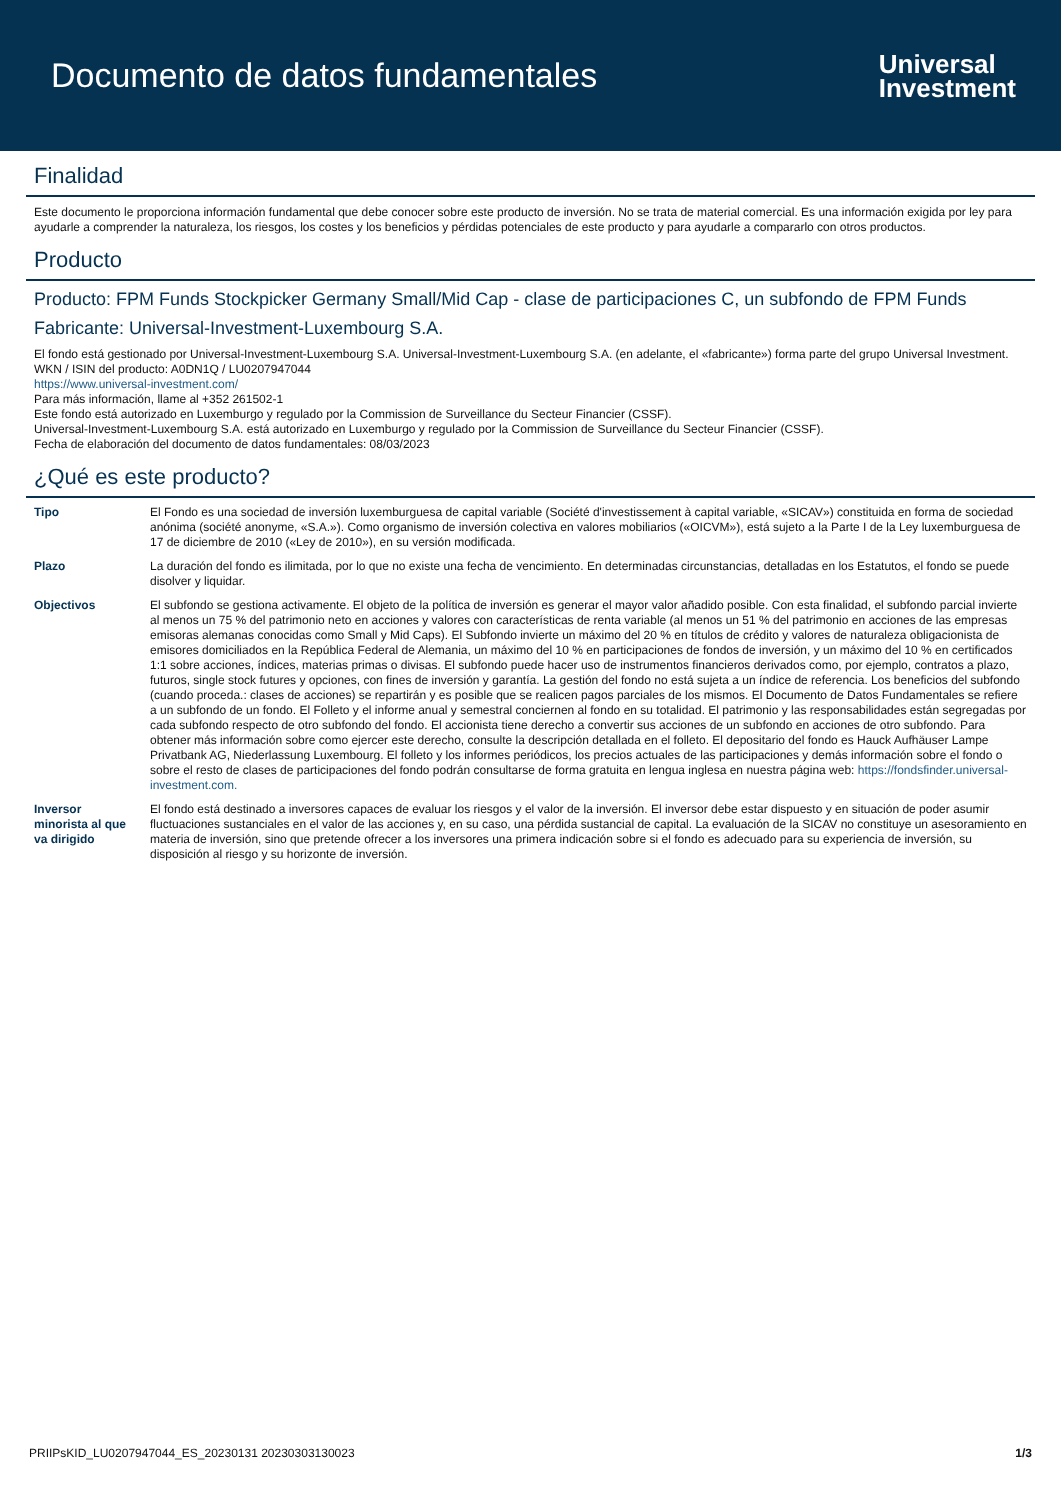Documento de datos fundamentales
Universal
Investment
Finalidad
Este documento le proporciona información fundamental que debe conocer sobre este producto de inversión. No se trata de material comercial. Es una información exigida por ley para ayudarle a comprender la naturaleza, los riesgos, los costes y los beneficios y pérdidas potenciales de este producto y para ayudarle a compararlo con otros productos.
Producto
Producto: FPM Funds Stockpicker Germany Small/Mid Cap - clase de participaciones C, un subfondo de FPM Funds
Fabricante: Universal-Investment-Luxembourg S.A.
El fondo está gestionado por Universal-Investment-Luxembourg S.A. Universal-Investment-Luxembourg S.A. (en adelante, el «fabricante») forma parte del grupo Universal Investment.
WKN / ISIN del producto: A0DN1Q / LU0207947044
https://www.universal-investment.com/
Para más información, llame al +352 261502-1
Este fondo está autorizado en Luxemburgo y regulado por la Commission de Surveillance du Secteur Financier (CSSF).
Universal-Investment-Luxembourg S.A. está autorizado en Luxemburgo y regulado por la Commission de Surveillance du Secteur Financier (CSSF).
Fecha de elaboración del documento de datos fundamentales: 08/03/2023
¿Qué es este producto?
| Tipo | El Fondo es una sociedad de inversión luxemburguesa de capital variable (Société d'investissement à capital variable, «SICAV») constituida en forma de sociedad anónima (société anonyme, «S.A.»). Como organismo de inversión colectiva en valores mobiliarios («OICVM»), está sujeto a la Parte I de la Ley luxemburguesa de 17 de diciembre de 2010 («Ley de 2010»), en su versión modificada. |
| Plazo | La duración del fondo es ilimitada, por lo que no existe una fecha de vencimiento. En determinadas circunstancias, detalladas en los Estatutos, el fondo se puede disolver y liquidar. |
| Objectivos | El subfondo se gestiona activamente. El objeto de la política de inversión es generar el mayor valor añadido posible. Con esta finalidad, el subfondo parcial invierte al menos un 75 % del patrimonio neto en acciones y valores con características de renta variable (al menos un 51 % del patrimonio en acciones de las empresas emisoras alemanas conocidas como Small y Mid Caps). El Subfondo invierte un máximo del 20 % en títulos de crédito y valores de naturaleza obligacionista de emisores domiciliados en la República Federal de Alemania, un máximo del 10 % en participaciones de fondos de inversión, y un máximo del 10 % en certificados 1:1 sobre acciones, índices, materias primas o divisas. El subfondo puede hacer uso de instrumentos financieros derivados como, por ejemplo, contratos a plazo, futuros, single stock futures y opciones, con fines de inversión y garantía. La gestión del fondo no está sujeta a un índice de referencia. Los beneficios del subfondo (cuando proceda.: clases de acciones) se repartirán y es posible que se realicen pagos parciales de los mismos. El Documento de Datos Fundamentales se refiere a un subfondo de un fondo. El Folleto y el informe anual y semestral conciernen al fondo en su totalidad. El patrimonio y las responsabilidades están segregadas por cada subfondo respecto de otro subfondo del fondo. El accionista tiene derecho a convertir sus acciones de un subfondo en acciones de otro subfondo. Para obtener más información sobre como ejercer este derecho, consulte la descripción detallada en el folleto. El depositario del fondo es Hauck Aufhäuser Lampe Privatbank AG, Niederlassung Luxembourg. El folleto y los informes periódicos, los precios actuales de las participaciones y demás información sobre el fondo o sobre el resto de clases de participaciones del fondo podrán consultarse de forma gratuita en lengua inglesa en nuestra página web: https://fondsfinder.universal-investment.com. |
| Inversor minorista al que va dirigido | El fondo está destinado a inversores capaces de evaluar los riesgos y el valor de la inversión. El inversor debe estar dispuesto y en situación de poder asumir fluctuaciones sustanciales en el valor de las acciones y, en su caso, una pérdida sustancial de capital. La evaluación de la SICAV no constituye un asesoramiento en materia de inversión, sino que pretende ofrecer a los inversores una primera indicación sobre si el fondo es adecuado para su experiencia de inversión, su disposición al riesgo y su horizonte de inversión. |
PRIIPsKID_LU0207947044_ES_20230131 20230303130023 1/3